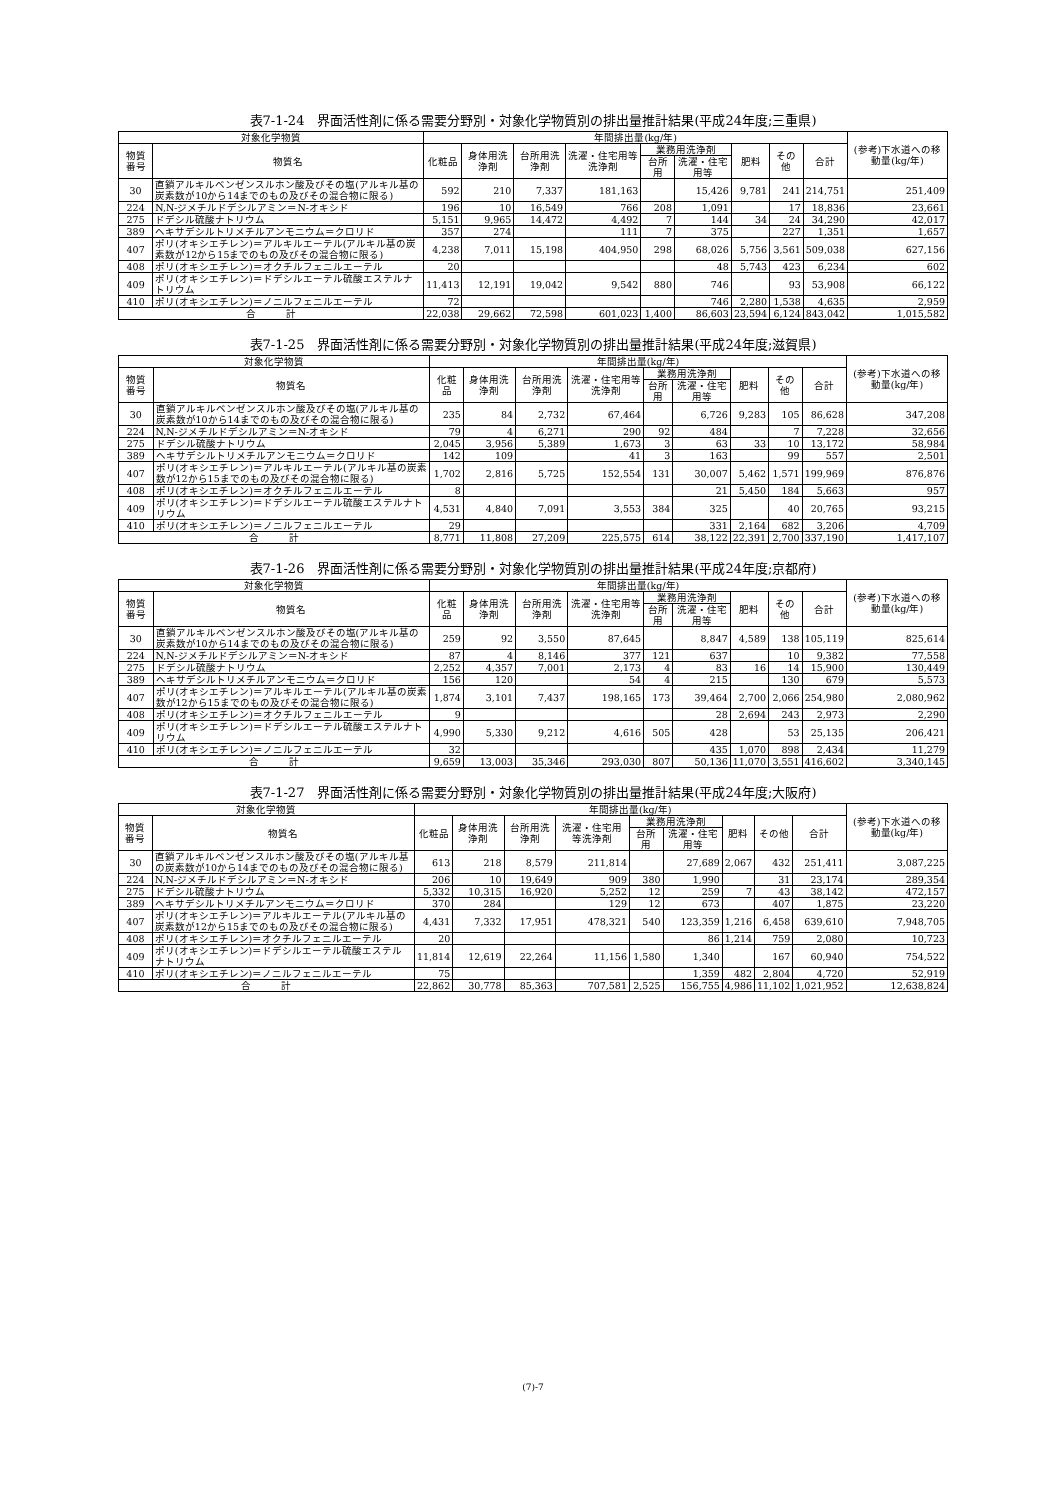表7-1-24　界面活性剤に係る需要分野別・対象化学物質別の排出量推計結果(平成24年度;三重県)
| 対象化学物質 | | 年間排出量(kg/年) | | | | | | | | | (参考)下水道への移動量(kg/年) |
| --- | --- | --- | --- | --- | --- | --- | --- | --- | --- | --- | --- |
| 物質番号 | 物質名 | 化粧品 | 身体用洗浄剤 | 台所用洗浄剤 | 洗濯・住宅用等洗浄剤 | 業務用洗浄剤 | | 肥料 | その他 | 合計 | |
| | | | | | | 台所用 | 洗濯・住宅用等 | | | | |
| 30 | 直鎖アルキルベンゼンスルホン酸及びその塩(アルキル基の炭素数が10から14までのもの及びその混合物に限る) | 592 | 210 | 7,337 | 181,163 | | 15,426 | 9,781 | 241 | 214,751 | 251,409 |
| 224 | N,N-ジメチルドデシルアミン＝N-オキシド | 196 | 10 | 16,549 | 766 | 208 | 1,091 | | 17 | 18,836 | 23,661 |
| 275 | ドデシル硫酸ナトリウム | 5,151 | 9,965 | 14,472 | 4,492 | 7 | 144 | 34 | 24 | 34,290 | 42,017 |
| 389 | ヘキサデシルトリメチルアンモニウム＝クロリド | 357 | 274 | | 111 | 7 | 375 | | 227 | 1,351 | 1,657 |
| 407 | ポリ(オキシエチレン)＝アルキルエーテル(アルキル基の炭素数が12から15までのもの及びその混合物に限る) | 4,238 | 7,011 | 15,198 | 404,950 | 298 | 68,026 | 5,756 | 3,561 | 509,038 | 627,156 |
| 408 | ポリ(オキシエチレン)＝オクチルフェニルエーテル | 20 | | | | | 48 | 5,743 | 423 | 6,234 | 602 |
| 409 | ポリ(オキシエチレン)＝ドデシルエーテル硫酸エステルナトリウム | 11,413 | 12,191 | 19,042 | 9,542 | 880 | 746 | | 93 | 53,908 | 66,122 |
| 410 | ポリ(オキシエチレン)＝ノニルフェニルエーテル | 72 | | | | | 746 | 2,280 | 1,538 | 4,635 | 2,959 |
| 合 計 | | 22,038 | 29,662 | 72,598 | 601,023 | 1,400 | 86,603 | 23,594 | 6,124 | 843,042 | 1,015,582 |
表7-1-25　界面活性剤に係る需要分野別・対象化学物質別の排出量推計結果(平成24年度;滋賀県)
| 対象化学物質 | | 年間排出量(kg/年) | | | | | | | | | (参考)下水道への移動量(kg/年) |
| --- | --- | --- | --- | --- | --- | --- | --- | --- | --- | --- | --- |
| 物質番号 | 物質名 | 化粧品 | 身体用洗浄剤 | 台所用洗浄剤 | 洗濯・住宅用等洗浄剤 | 業務用洗浄剤 | | 肥料 | その他 | 合計 | |
| | | | | | | 台所用 | 洗濯・住宅用等 | | | | |
| 30 | 直鎖アルキルベンゼンスルホン酸及びその塩(アルキル基の炭素数が10から14までのもの及びその混合物に限る) | 235 | 84 | 2,732 | 67,464 | | 6,726 | 9,283 | 105 | 86,628 | 347,208 |
| 224 | N,N-ジメチルドデシルアミン＝N-オキシド | 79 | 4 | 6,271 | 290 | 92 | 484 | | 7 | 7,228 | 32,656 |
| 275 | ドデシル硫酸ナトリウム | 2,045 | 3,956 | 5,389 | 1,673 | 3 | 63 | 33 | 10 | 13,172 | 58,984 |
| 389 | ヘキサデシルトリメチルアンモニウム＝クロリド | 142 | 109 | | 41 | 3 | 163 | | 99 | 557 | 2,501 |
| 407 | ポリ(オキシエチレン)＝アルキルエーテル(アルキル基の炭素数が12から15までのもの及びその混合物に限る) | 1,702 | 2,816 | 5,725 | 152,554 | 131 | 30,007 | 5,462 | 1,571 | 199,969 | 876,876 |
| 408 | ポリ(オキシエチレン)＝オクチルフェニルエーテル | 8 | | | | | 21 | 5,450 | 184 | 5,663 | 957 |
| 409 | ポリ(オキシエチレン)＝ドデシルエーテル硫酸エステルナトリウム | 4,531 | 4,840 | 7,091 | 3,553 | 384 | 325 | | 40 | 20,765 | 93,215 |
| 410 | ポリ(オキシエチレン)＝ノニルフェニルエーテル | 29 | | | | | 331 | 2,164 | 682 | 3,206 | 4,709 |
| 合 計 | | 8,771 | 11,808 | 27,209 | 225,575 | 614 | 38,122 | 22,391 | 2,700 | 337,190 | 1,417,107 |
表7-1-26　界面活性剤に係る需要分野別・対象化学物質別の排出量推計結果(平成24年度;京都府)
| 対象化学物質 | | 年間排出量(kg/年) | | | | | | | | | (参考)下水道への移動量(kg/年) |
| --- | --- | --- | --- | --- | --- | --- | --- | --- | --- | --- | --- |
| 物質番号 | 物質名 | 化粧品 | 身体用洗浄剤 | 台所用洗浄剤 | 洗濯・住宅用等洗浄剤 | 業務用洗浄剤 | | 肥料 | その他 | 合計 | |
| | | | | | | 台所用 | 洗濯・住宅用等 | | | | |
| 30 | 直鎖アルキルベンゼンスルホン酸及びその塩(アルキル基の炭素数が10から14までのもの及びその混合物に限る) | 259 | 92 | 3,550 | 87,645 | | 8,847 | 4,589 | 138 | 105,119 | 825,614 |
| 224 | N,N-ジメチルドデシルアミン＝N-オキシド | 87 | 4 | 8,146 | 377 | 121 | 637 | | 10 | 9,382 | 77,558 |
| 275 | ドデシル硫酸ナトリウム | 2,252 | 4,357 | 7,001 | 2,173 | 4 | 83 | 16 | 14 | 15,900 | 130,449 |
| 389 | ヘキサデシルトリメチルアンモニウム＝クロリド | 156 | 120 | | 54 | 4 | 215 | | 130 | 679 | 5,573 |
| 407 | ポリ(オキシエチレン)＝アルキルエーテル(アルキル基の炭素数が12から15までのもの及びその混合物に限る) | 1,874 | 3,101 | 7,437 | 198,165 | 173 | 39,464 | 2,700 | 2,066 | 254,980 | 2,080,962 |
| 408 | ポリ(オキシエチレン)＝オクチルフェニルエーテル | 9 | | | | | 28 | 2,694 | 243 | 2,973 | 2,290 |
| 409 | ポリ(オキシエチレン)＝ドデシルエーテル硫酸エステルナトリウム | 4,990 | 5,330 | 9,212 | 4,616 | 505 | 428 | | 53 | 25,135 | 206,421 |
| 410 | ポリ(オキシエチレン)＝ノニルフェニルエーテル | 32 | | | | | 435 | 1,070 | 898 | 2,434 | 11,279 |
| 合 計 | | 9,659 | 13,003 | 35,346 | 293,030 | 807 | 50,136 | 11,070 | 3,551 | 416,602 | 3,340,145 |
表7-1-27　界面活性剤に係る需要分野別・対象化学物質別の排出量推計結果(平成24年度;大阪府)
| 対象化学物質 | | 年間排出量(kg/年) | | | | | | | | | (参考)下水道への移動量(kg/年) |
| --- | --- | --- | --- | --- | --- | --- | --- | --- | --- | --- | --- |
| 物質番号 | 物質名 | 化粧品 | 身体用洗浄剤 | 台所用洗浄剤 | 洗濯・住宅用等洗浄剤 | 業務用洗浄剤 | | 肥料 | その他 | 合計 | |
| | | | | | | 台所用 | 洗濯・住宅用等 | | | | |
| 30 | 直鎖アルキルベンゼンスルホン酸及びその塩(アルキル基の炭素数が10から14までのもの及びその混合物に限る) | 613 | 218 | 8,579 | 211,814 | | 27,689 | 2,067 | 432 | 251,411 | 3,087,225 |
| 224 | N,N-ジメチルドデシルアミン＝N-オキシド | 206 | 10 | 19,649 | 909 | 380 | 1,990 | | 31 | 23,174 | 289,354 |
| 275 | ドデシル硫酸ナトリウム | 5,332 | 10,315 | 16,920 | 5,252 | 12 | 259 | 7 | 43 | 38,142 | 472,157 |
| 389 | ヘキサデシルトリメチルアンモニウム＝クロリド | 370 | 284 | | 129 | 12 | 673 | | 407 | 1,875 | 23,220 |
| 407 | ポリ(オキシエチレン)＝アルキルエーテル(アルキル基の炭素数が12から15までのもの及びその混合物に限る) | 4,431 | 7,332 | 17,951 | 478,321 | 540 | 123,359 | 1,216 | 6,458 | 639,610 | 7,948,705 |
| 408 | ポリ(オキシエチレン)＝オクチルフェニルエーテル | 20 | | | | | 86 | 1,214 | 759 | 2,080 | 10,723 |
| 409 | ポリ(オキシエチレン)＝ドデシルエーテル硫酸エステルナトリウム | 11,814 | 12,619 | 22,264 | 11,156 | 1,580 | 1,340 | | 167 | 60,940 | 754,522 |
| 410 | ポリ(オキシエチレン)＝ノニルフェニルエーテル | 75 | | | | | 1,359 | 482 | 2,804 | 4,720 | 52,919 |
| 合 計 | | 22,862 | 30,778 | 85,363 | 707,581 | 2,525 | 156,755 | 4,986 | 11,102 | 1,021,952 | 12,638,824 |
(7)-7